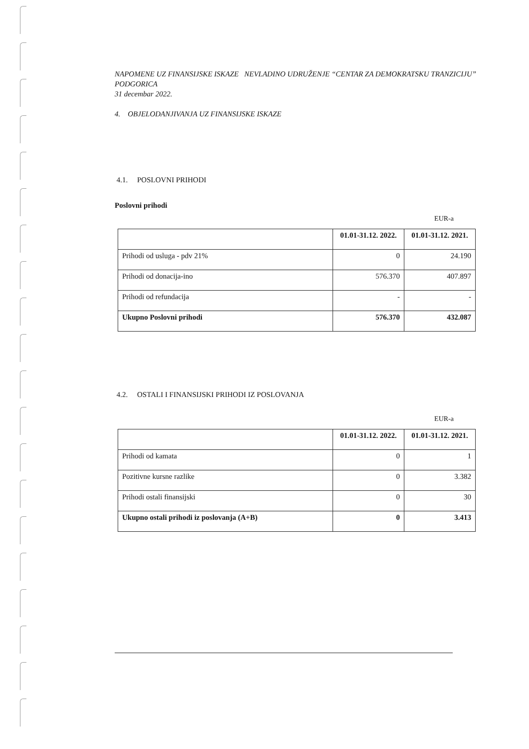NAPOMENE UZ FINANSIJSKE ISKAZE NEVLADINO UDRUŽENJE “CENTAR ZA DEMOKRATSKU TRANZICIJU” PODGORICA
31 decembar 2022.
4. OBJELODANJIVANJA UZ FINANSIJSKE ISKAZE
4.1. POSLOVNI PRIHODI
Poslovni prihodi
EUR-a
| | 01.01-31.12. 2022. | 01.01-31.12. 2021. |
| --- | --- | --- |
| Prihodi od usluga - pdv 21% | 0 | 24.190 |
| Prihodi od donacija-ino | 576.370 | 407.897 |
| Prihodi od refundacija | - | - |
| Ukupno Poslovni prihodi | 576.370 | 432.087 |
4.2. OSTALI I FINANSIJSKI PRIHODI IZ POSLOVANJA
EUR-a
| | 01.01-31.12. 2022. | 01.01-31.12. 2021. |
| --- | --- | --- |
| Prihodi od kamata | 0 | 1 |
| Pozitivne kursne razlike | 0 | 3.382 |
| Prihodi ostali finansijski | 0 | 30 |
| Ukupno ostali prihodi iz poslovanja (A+B) | 0 | 3.413 |